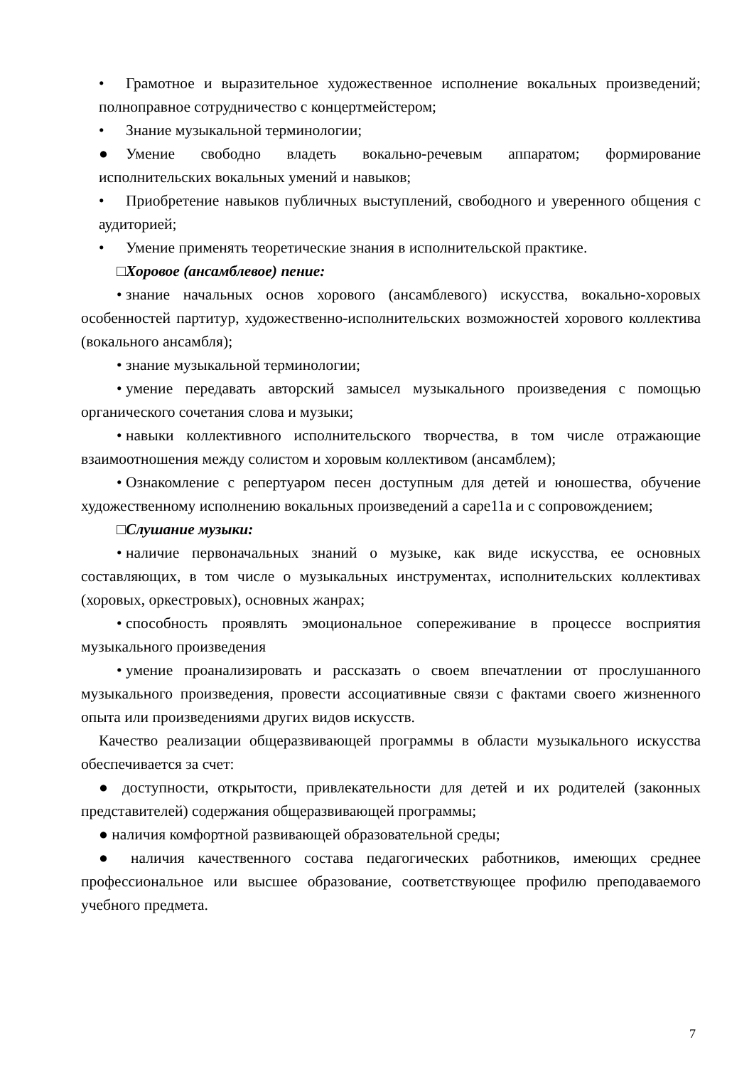• Грамотное и выразительное художественное исполнение вокальных произведений; полноправное сотрудничество с концертмейстером;
• Знание музыкальной терминологии;
● Умение свободно владеть вокально-речевым аппаратом; формирование исполнительских вокальных умений и навыков;
• Приобретение навыков публичных выступлений, свободного и уверенного общения с аудиторией;
• Умение применять теоретические знания в исполнительской практике.
□ Хоровое (ансамблевое) пение:
• знание начальных основ хорового (ансамблевого) искусства, вокально-хоровых особенностей партитур, художественно-исполнительских возможностей хорового коллектива (вокального ансамбля);
• знание музыкальной терминологии;
• умение передавать авторский замысел музыкального произведения с помощью органического сочетания слова и музыки;
• навыки коллективного исполнительского творчества, в том числе отражающие взаимоотношения между солистом и хоровым коллективом (ансамблем);
• Ознакомление с репертуаром песен доступным для детей и юношества, обучение художественному исполнению вокальных произведений а саре11а и с сопровождением;
□ Слушание музыки:
• наличие первоначальных знаний о музыке, как виде искусства, ее основных составляющих, в том числе о музыкальных инструментах, исполнительских коллективах (хоровых, оркестровых), основных жанрах;
• способность проявлять эмоциональное сопереживание в процессе восприятия музыкального произведения
• умение проанализировать и рассказать о своем впечатлении от прослушанного музыкального произведения, провести ассоциативные связи с фактами своего жизненного опыта или произведениями других видов искусств.
Качество реализации общеразвивающей программы в области музыкального искусства обеспечивается за счет:
● доступности, открытости, привлекательности для детей и их родителей (законных представителей) содержания общеразвивающей программы;
● наличия комфортной развивающей образовательной среды;
● наличия качественного состава педагогических работников, имеющих среднее профессиональное или высшее образование, соответствующее профилю преподаваемого учебного предмета.
7